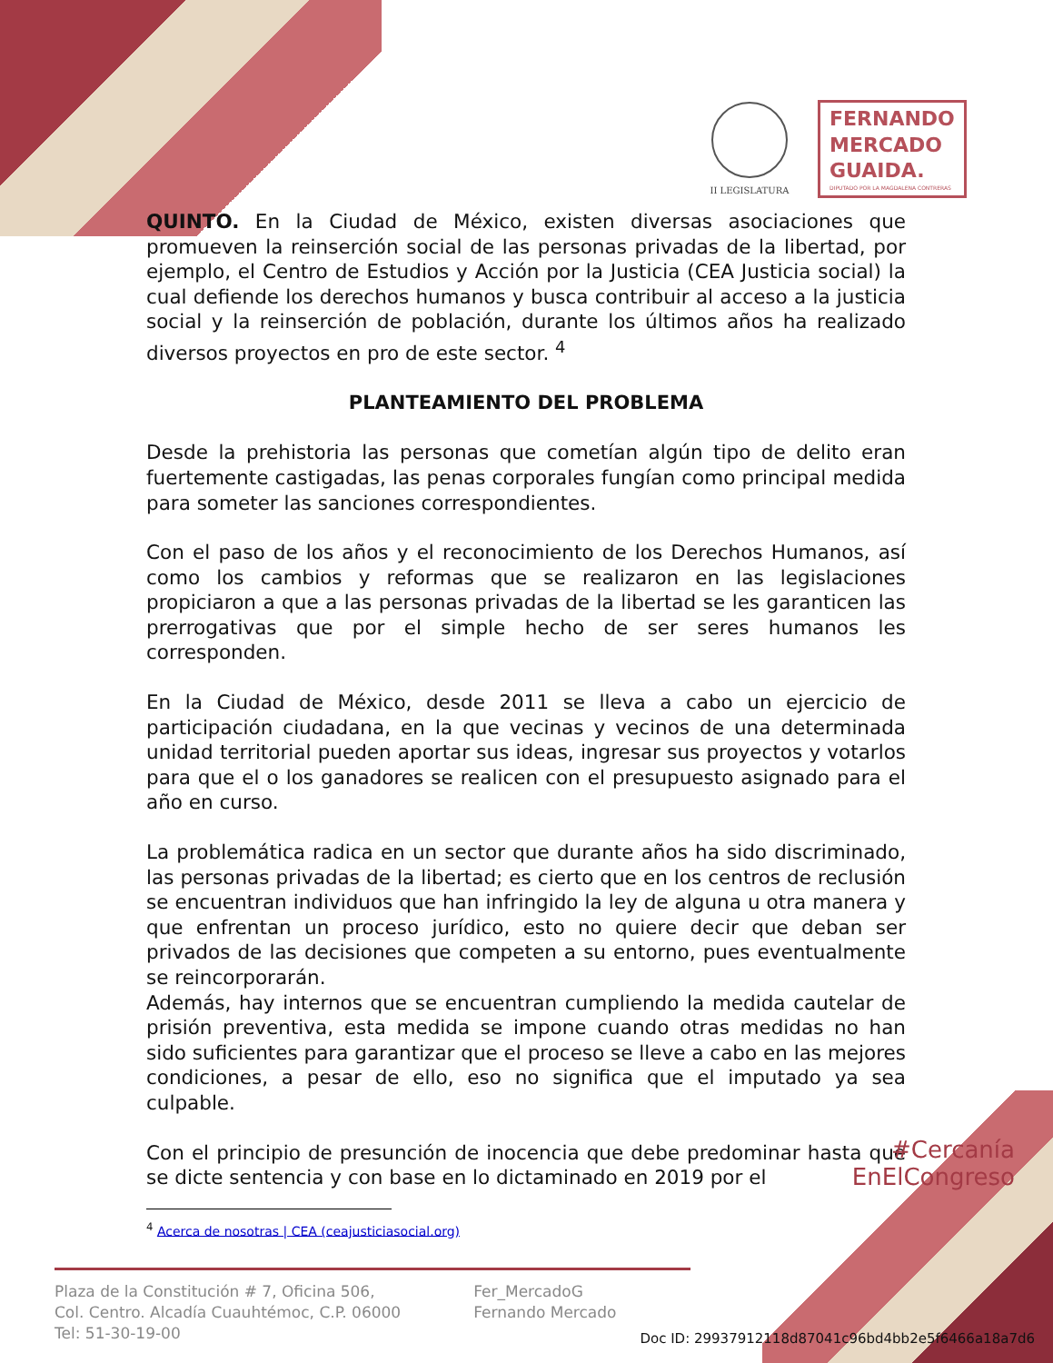II LEGISLATURA
FERNANDO
MERCADO
GUAIDA.
DIPUTADO POR LA MAGDALENA CONTRERAS
QUINTO. En la Ciudad de México, existen diversas asociaciones que promueven la reinserción social de las personas privadas de la libertad, por ejemplo, el Centro de Estudios y Acción por la Justicia (CEA Justicia social) la cual defiende los derechos humanos y busca contribuir al acceso a la justicia social y la reinserción de población, durante los últimos años ha realizado diversos proyectos en pro de este sector. <sup>4</sup>
PLANTEAMIENTO DEL PROBLEMA
Desde la prehistoria las personas que cometían algún tipo de delito eran fuertemente castigadas, las penas corporales fungían como principal medida para someter las sanciones correspondientes.
Con el paso de los años y el reconocimiento de los Derechos Humanos, así como los cambios y reformas que se realizaron en las legislaciones propiciaron a que a las personas privadas de la libertad se les garanticen las prerrogativas que por el simple hecho de ser seres humanos les corresponden.
En la Ciudad de México, desde 2011 se lleva a cabo un ejercicio de participación ciudadana, en la que vecinas y vecinos de una determinada unidad territorial pueden aportar sus ideas, ingresar sus proyectos y votarlos para que el o los ganadores se realicen con el presupuesto asignado para el año en curso.
La problemática radica en un sector que durante años ha sido discriminado, las personas privadas de la libertad; es cierto que en los centros de reclusión se encuentran individuos que han infringido la ley de alguna u otra manera y que enfrentan un proceso jurídico, esto no quiere decir que deban ser privados de las decisiones que competen a su entorno, pues eventualmente se reincorporarán.
Además, hay internos que se encuentran cumpliendo la medida cautelar de prisión preventiva, esta medida se impone cuando otras medidas no han sido suficientes para garantizar que el proceso se lleve a cabo en las mejores condiciones, a pesar de ello, eso no significa que el imputado ya sea culpable.
Con el principio de presunción de inocencia que debe predominar hasta que se dicte sentencia y con base en lo dictaminado en 2019 por el
<sup>4</sup> Acerca de nosotras | CEA (ceajusticiasocial.org)
#Cercanía
EnElCongreso
Plaza de la Constitución # 7, Oficina 506,
Col. Centro. Alcadía Cuauhtémoc, C.P. 06000
Tel: 51-30-19-00
Fer_MercadoG
Fernando Mercado
Doc ID: 29937912118d87041c96bd4bb2e5f6466a18a7d6